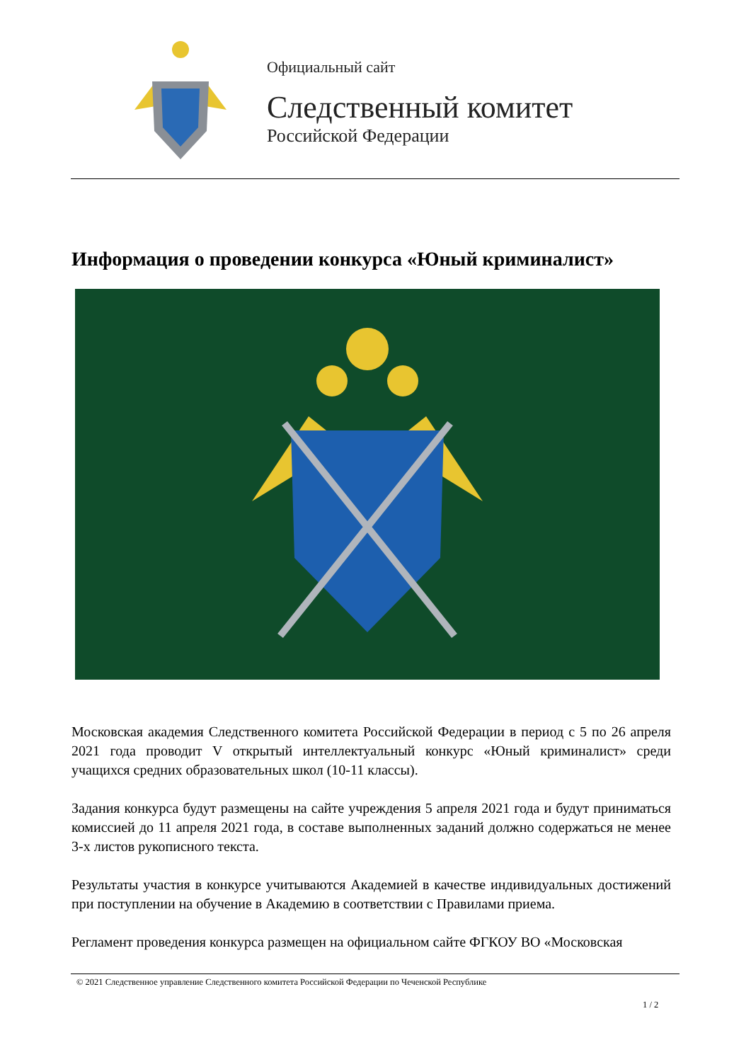Официальный сайт
Следственный комитет
Российской Федерации
Информация о проведении конкурса «Юный криминалист»
Московская академия Следственного комитета Российской Федерации в период с 5 по 26 апреля 2021 года проводит V открытый интеллектуальный конкурс «Юный криминалист» среди учащихся средних образовательных школ (10-11 классы).
Задания конкурса будут размещены на сайте учреждения 5 апреля 2021 года и будут приниматься комиссией до 11 апреля 2021 года, в составе выполненных заданий должно содержаться не менее 3-х листов рукописного текста.
Результаты участия в конкурсе учитываются Академией в качестве индивидуальных достижений при поступлении на обучение в Академию в соответствии с Правилами приема.
Регламент проведения конкурса размещен на официальном сайте ФГКОУ ВО «Московская
© 2021 Следственное управление Следственного комитета Российской Федерации по Чеченской Республике
1 / 2